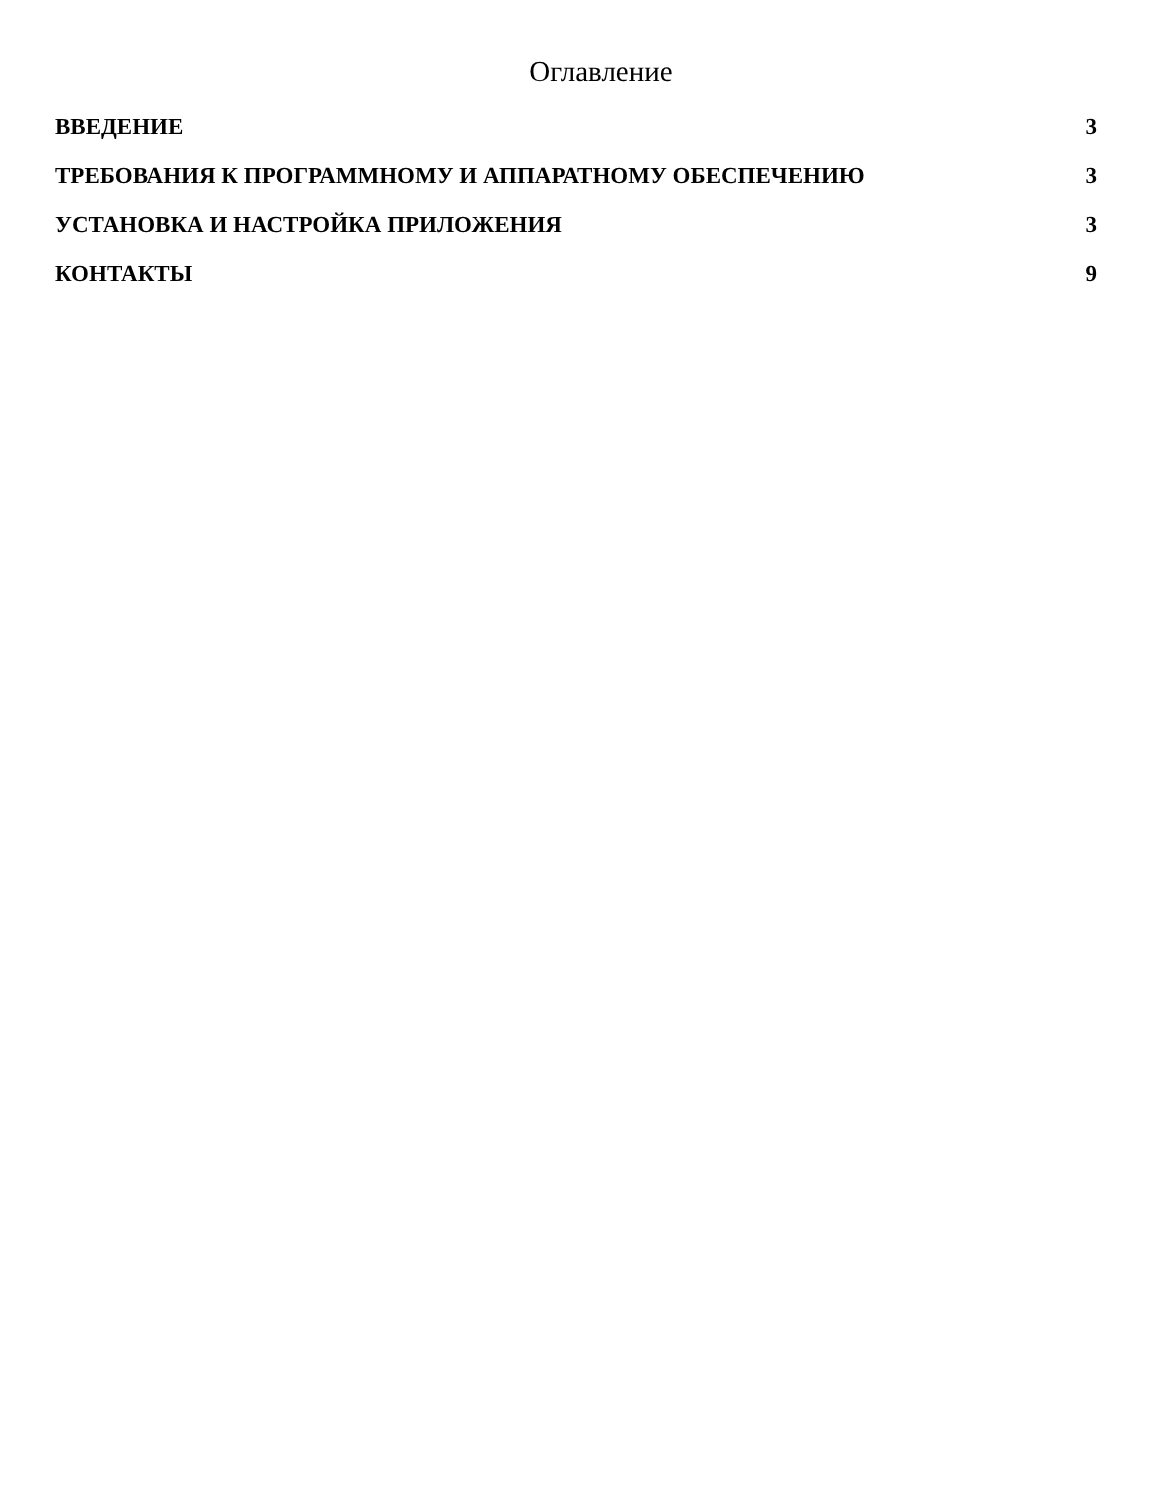Оглавление
ВВЕДЕНИЕ 3
ТРЕБОВАНИЯ К ПРОГРАММНОМУ И АППАРАТНОМУ ОБЕСПЕЧЕНИЮ 3
УСТАНОВКА И НАСТРОЙКА ПРИЛОЖЕНИЯ 3
КОНТАКТЫ 9